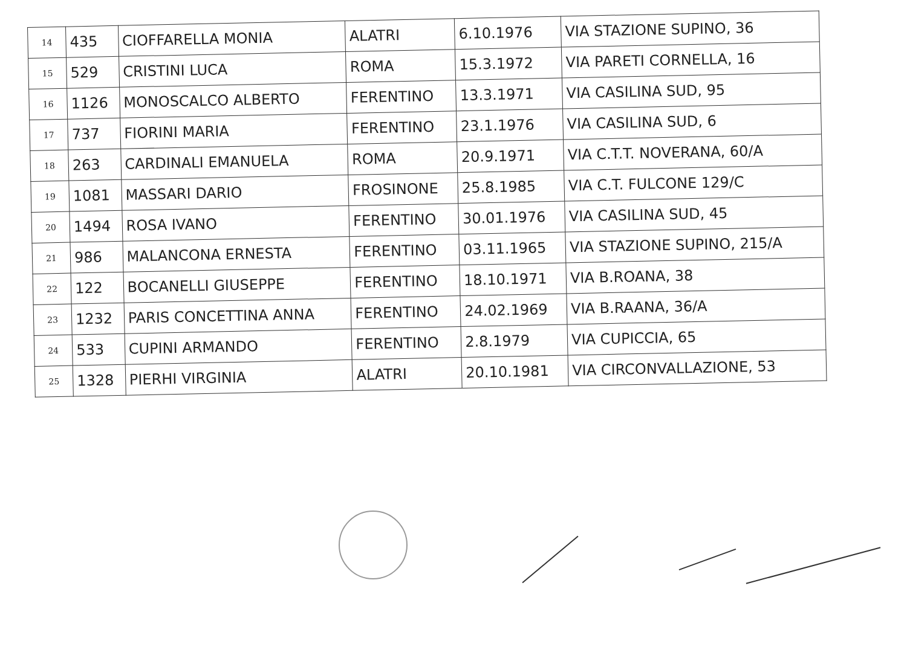| 14 | 435 | CIOFFARELLA MONIA | ALATRI | 6.10.1976 | VIA STAZIONE SUPINO, 36 |
| 15 | 529 | CRISTINI LUCA | ROMA | 15.3.1972 | VIA PARETI CORNELLA, 16 |
| 16 | 1126 | MONOSCALCO ALBERTO | FERENTINO | 13.3.1971 | VIA CASILINA SUD, 95 |
| 17 | 737 | FIORINI MARIA | FERENTINO | 23.1.1976 | VIA CASILINA SUD, 6 |
| 18 | 263 | CARDINALI EMANUELA | ROMA | 20.9.1971 | VIA C.T.T. NOVERANA, 60/A |
| 19 | 1081 | MASSARI DARIO | FROSINONE | 25.8.1985 | VIA C.T. FULCONE 129/C |
| 20 | 1494 | ROSA IVANO | FERENTINO | 30.01.1976 | VIA CASILINA SUD, 45 |
| 21 | 986 | MALANCONA ERNESTA | FERENTINO | 03.11.1965 | VIA STAZIONE SUPINO, 215/A |
| 22 | 122 | BOCANELLI GIUSEPPE | FERENTINO | 18.10.1971 | VIA B.ROANA, 38 |
| 23 | 1232 | PARIS CONCETTINA ANNA | FERENTINO | 24.02.1969 | VIA B.RAANA, 36/A |
| 24 | 533 | CUPINI ARMANDO | FERENTINO | 2.8.1979 | VIA CUPICCIA, 65 |
| 25 | 1328 | PIERHI VIRGINIA | ALATRI | 20.10.1981 | VIA CIRCONVALLAZIONE, 53 |